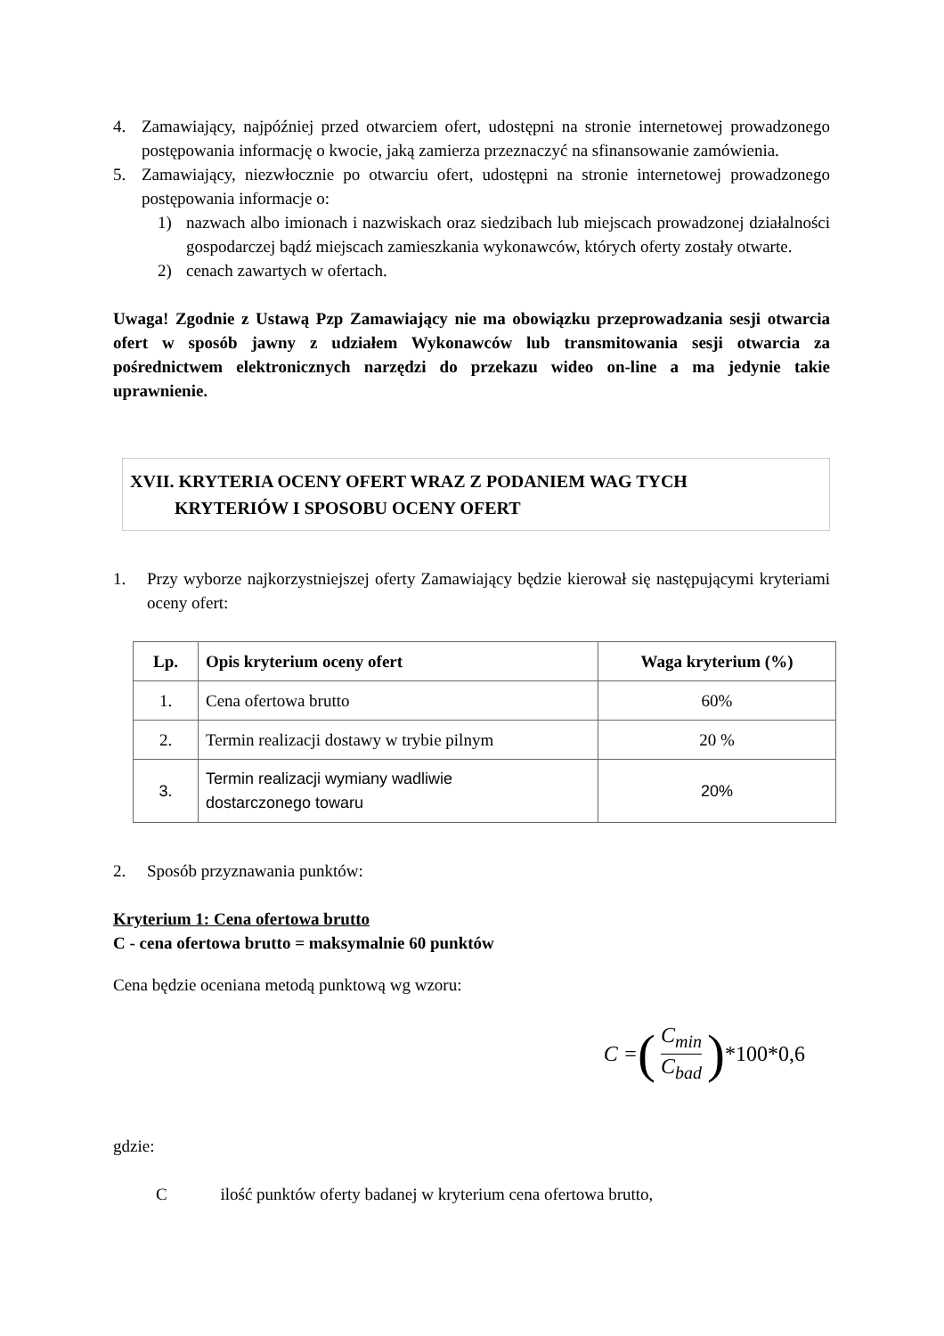4. Zamawiający, najpóźniej przed otwarciem ofert, udostępni na stronie internetowej prowadzonego postępowania informację o kwocie, jaką zamierza przeznaczyć na sfinansowanie zamówienia.
5. Zamawiający, niezwłocznie po otwarciu ofert, udostępni na stronie internetowej prowadzonego postępowania informacje o:
1) nazwach albo imionach i nazwiskach oraz siedzibach lub miejscach prowadzonej działalności gospodarczej bądź miejscach zamieszkania wykonawców, których oferty zostały otwarte.
2) cenach zawartych w ofertach.
Uwaga! Zgodnie z Ustawą Pzp Zamawiający nie ma obowiązku przeprowadzania sesji otwarcia ofert w sposób jawny z udziałem Wykonawców lub transmitowania sesji otwarcia za pośrednictwem elektronicznych narzędzi do przekazu wideo on-line a ma jedynie takie uprawnienie.
XVII. KRYTERIA OCENY OFERT WRAZ Z PODANIEM WAG TYCH
KRYTERIÓW I SPOSOBU OCENY OFERT
1. Przy wyborze najkorzystniejszej oferty Zamawiający będzie kierował się następującymi kryteriami oceny ofert:
| Lp. | Opis kryterium oceny ofert | Waga kryterium (%) |
| --- | --- | --- |
| 1. | Cena ofertowa brutto | 60% |
| 2. | Termin realizacji dostawy w trybie pilnym | 20 % |
| 3. | Termin realizacji wymiany wadliwie dostarczonego towaru | 20% |
2. Sposób przyznawania punktów:
Kryterium 1: Cena ofertowa brutto
C - cena ofertowa brutto = maksymalnie 60 punktów
Cena będzie oceniana metodą punktową wg wzoru:
C = (C<sub>min</sub> C<sub>bad</sub>) *100*0,6
gdzie:
C ilość punktów oferty badanej w kryterium cena ofertowa brutto,